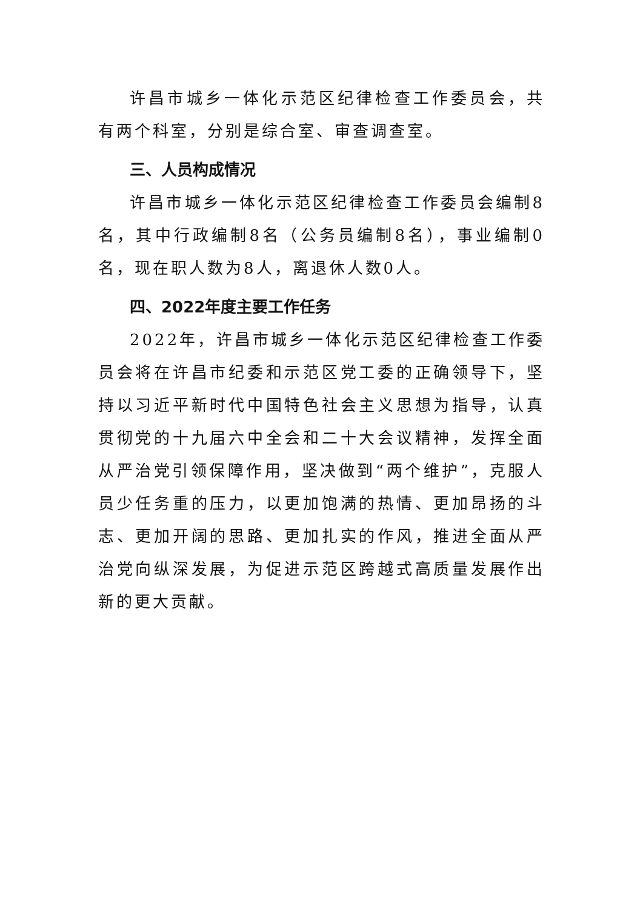许昌市城乡一体化示范区纪律检查工作委员会，共有两个科室，分别是综合室、审查调查室。
三、人员构成情况
许昌市城乡一体化示范区纪律检查工作委员会编制8名，其中行政编制8名（公务员编制8名），事业编制0名，现在职人数为8人，离退休人数0人。
四、2022年度主要工作任务
2022年，许昌市城乡一体化示范区纪律检查工作委员会将在许昌市纪委和示范区党工委的正确领导下，坚持以习近平新时代中国特色社会主义思想为指导，认真贯彻党的十九届六中全会和二十大会议精神，发挥全面从严治党引领保障作用，坚决做到“两个维护”，克服人员少任务重的压力，以更加饱满的热情、更加昂扬的斗志、更加开阔的思路、更加扎实的作风，推进全面从严治党向纵深发展，为促进示范区跨越式高质量发展作出新的更大贡献。